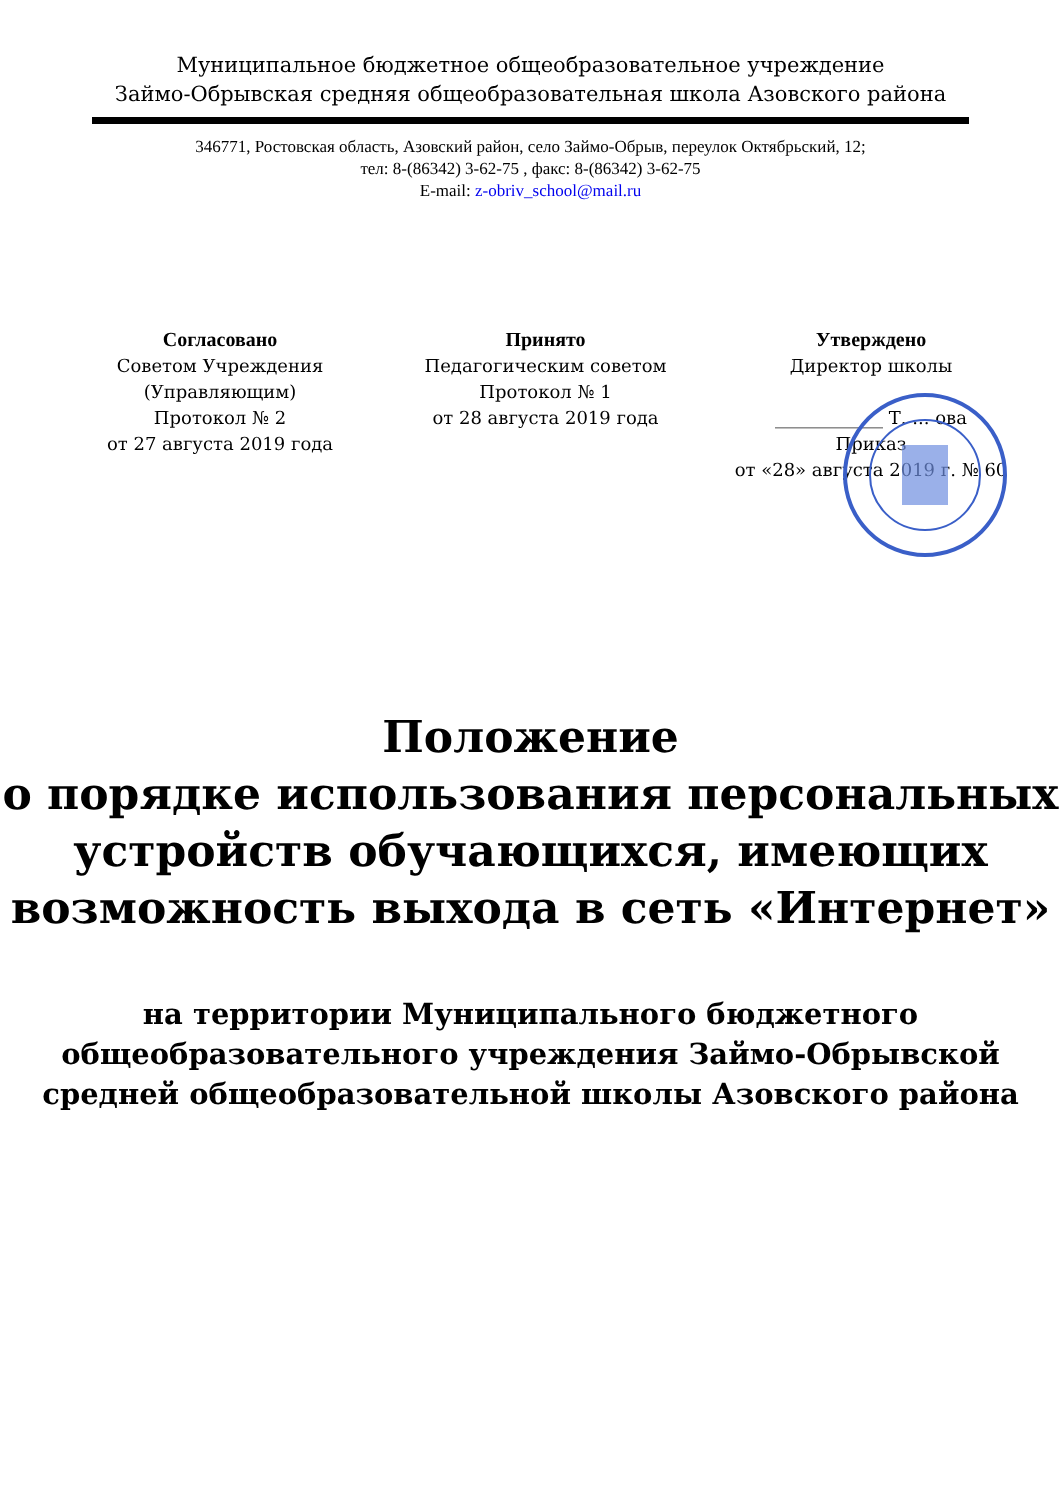Муниципальное бюджетное общеобразовательное учреждение
Займо-Обрывская средняя общеобразовательная школа Азовского района
346771, Ростовская область, Азовский район, село Займо-Обрыв, переулок Октябрьский, 12;
тел: 8-(86342) 3-62-75 , факс: 8-(86342) 3-62-75
E-mail: z-obriv_school@mail.ru
Согласовано
Советом Учреждения
(Управляющим)
Протокол № 2
от 27 августа 2019 года
Принято
Педагогическим советом
Протокол № 1
от 28 августа 2019 года
Утверждено
Директор школы
____________ Т. ... ова
Приказ
от «28» августа 2019 г. № 60
Положение
о порядке использования персональных устройств обучающихся, имеющих возможность выхода в сеть «Интернет»
на территории Муниципального бюджетного общеобразовательного учреждения Займо-Обрывской средней общеобразовательной школы Азовского района